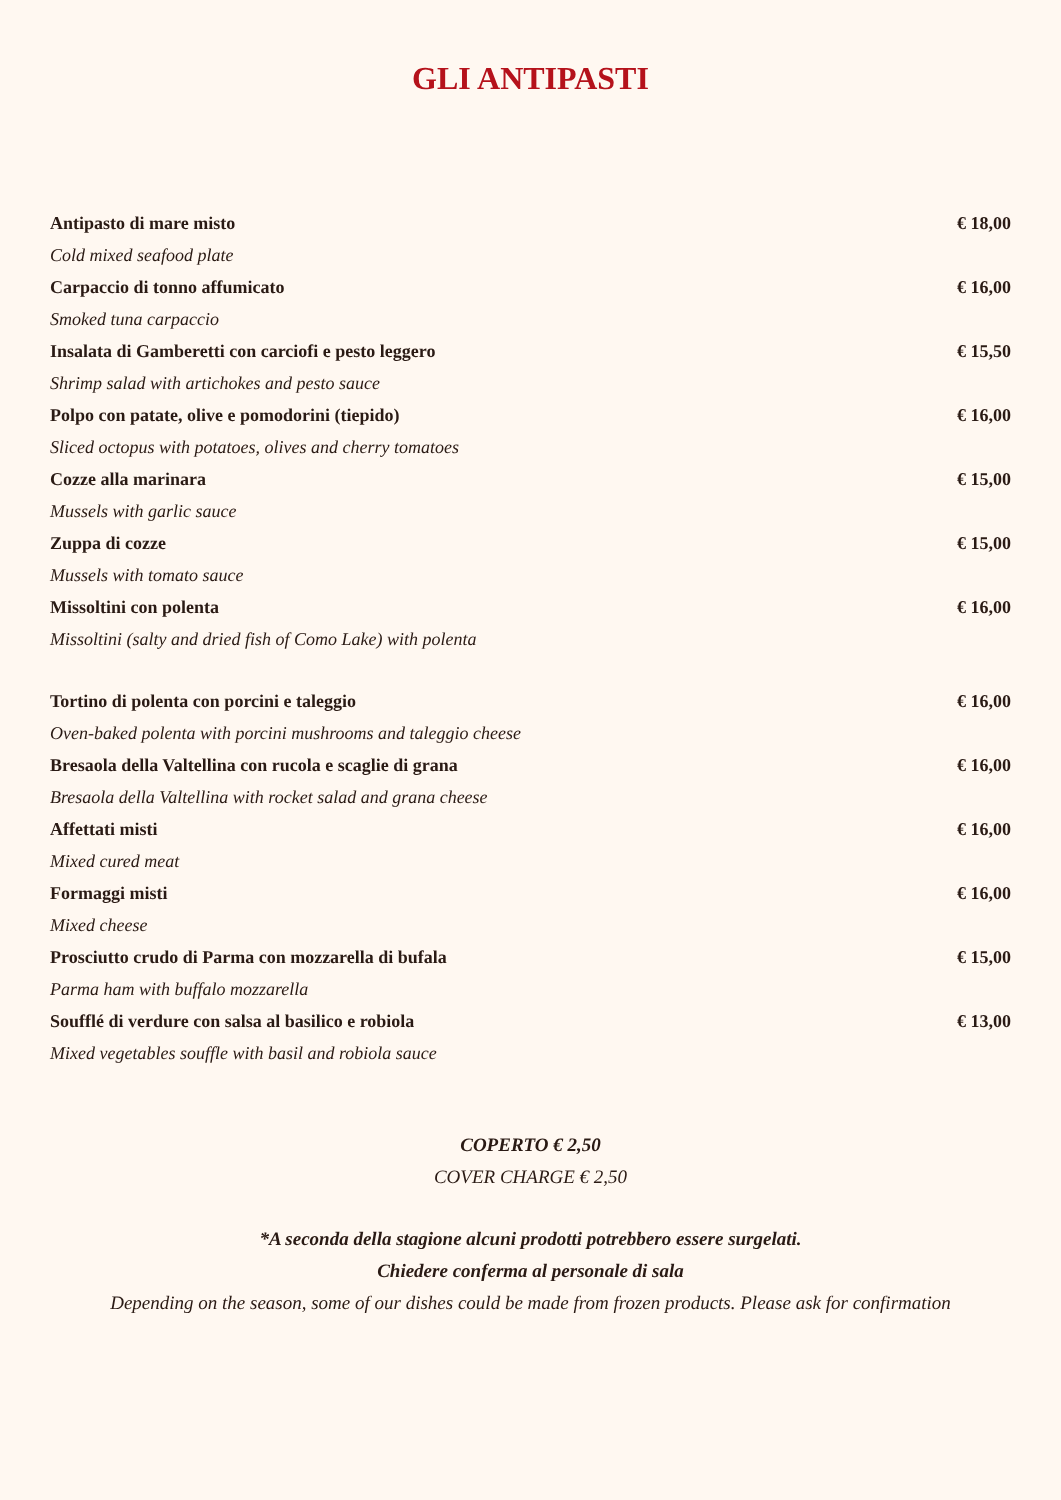GLI ANTIPASTI
Antipasto di mare misto € 18,00
Cold mixed seafood plate
Carpaccio di tonno affumicato € 16,00
Smoked tuna carpaccio
Insalata di Gamberetti con carciofi e pesto leggero € 15,50
Shrimp salad with artichokes and pesto sauce
Polpo con patate, olive e pomodorini (tiepido) € 16,00
Sliced octopus with potatoes, olives and cherry tomatoes
Cozze alla marinara € 15,00
Mussels with garlic sauce
Zuppa di cozze € 15,00
Mussels with tomato sauce
Missoltini con polenta € 16,00
Missoltini (salty and dried fish of Como Lake) with polenta
Tortino di polenta con porcini e taleggio € 16,00
Oven-baked polenta with porcini mushrooms and taleggio cheese
Bresaola della Valtellina con rucola e scaglie di grana € 16,00
Bresaola della Valtellina with rocket salad and grana cheese
Affettati misti € 16,00
Mixed cured meat
Formaggi misti € 16,00
Mixed cheese
Prosciutto crudo di Parma con mozzarella di bufala € 15,00
Parma ham with buffalo mozzarella
Soufflé di verdure con salsa al basilico e robiola € 13,00
Mixed vegetables souffle with basil and robiola sauce
COPERTO € 2,50
COVER CHARGE € 2,50
*A seconda della stagione alcuni prodotti potrebbero essere surgelati.
Chiedere conferma al personale di sala
Depending on the season, some of our dishes could be made from frozen products. Please ask for confirmation